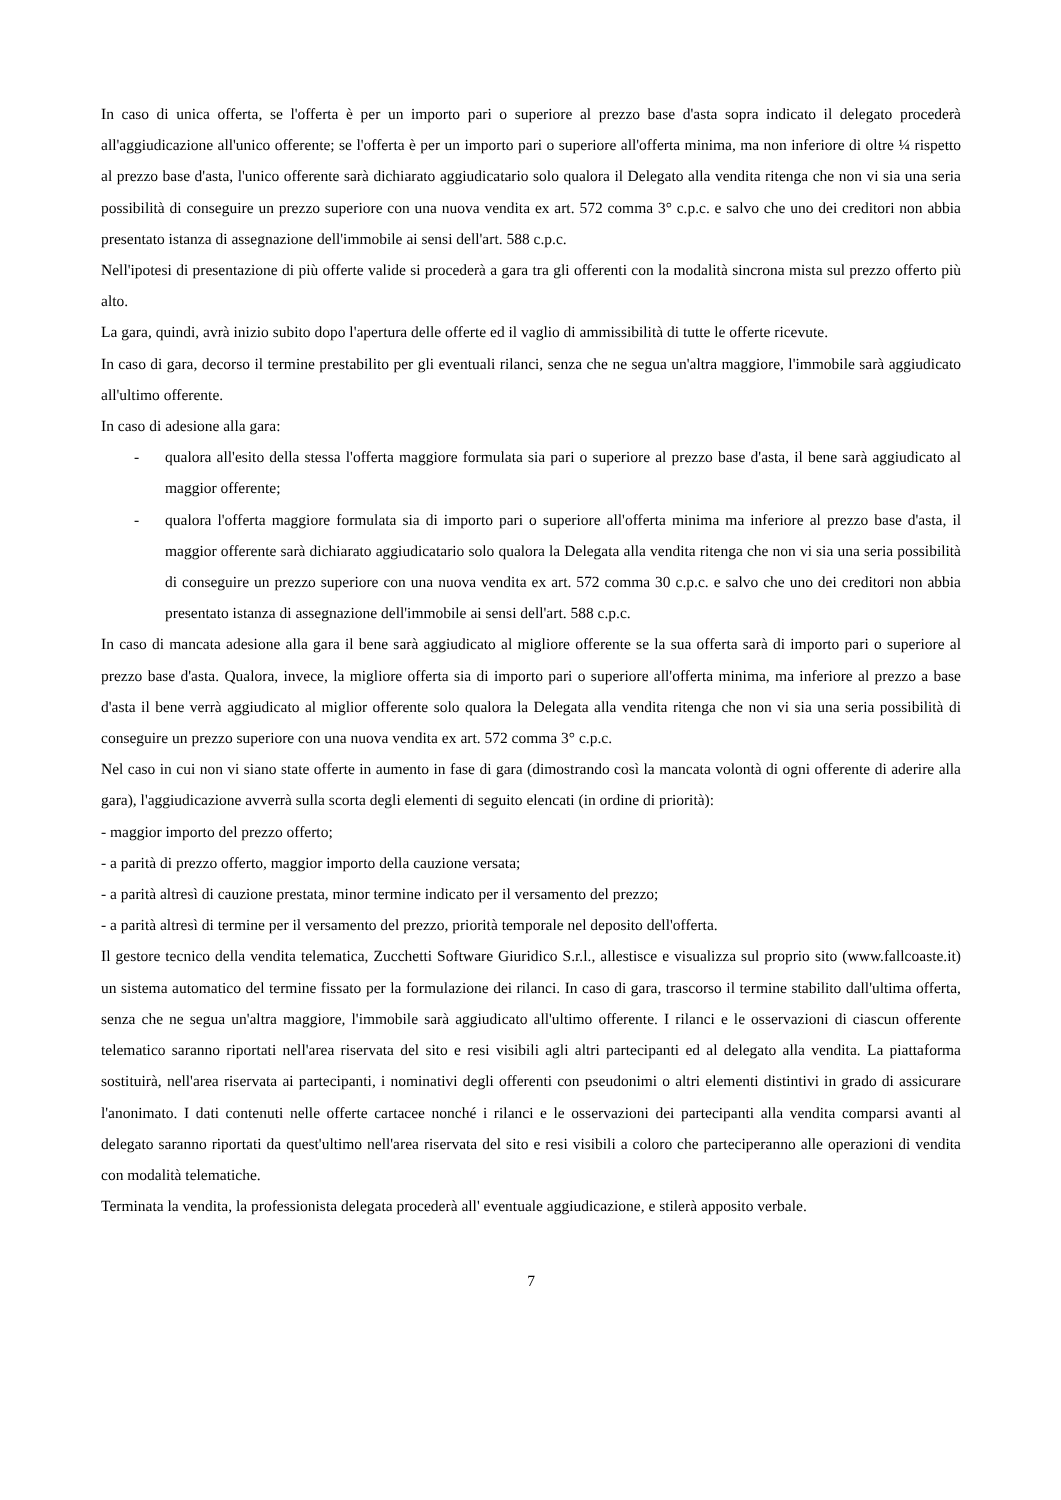In caso di unica offerta, se l'offerta è per un importo pari o superiore al prezzo base d'asta sopra indicato il delegato procederà all'aggiudicazione all'unico offerente; se l'offerta è per un importo pari o superiore all'offerta minima, ma non inferiore di oltre ¼ rispetto al prezzo base d'asta, l'unico offerente sarà dichiarato aggiudicatario solo qualora il Delegato alla vendita ritenga che non vi sia una seria possibilità di conseguire un prezzo superiore con una nuova vendita ex art. 572 comma 3° c.p.c. e salvo che uno dei creditori non abbia presentato istanza di assegnazione dell'immobile ai sensi dell'art. 588 c.p.c.
Nell'ipotesi di presentazione di più offerte valide si procederà a gara tra gli offerenti con la modalità sincrona mista sul prezzo offerto più alto.
La gara, quindi, avrà inizio subito dopo l'apertura delle offerte ed il vaglio di ammissibilità di tutte le offerte ricevute.
In caso di gara, decorso il termine prestabilito per gli eventuali rilanci, senza che ne segua un'altra maggiore, l'immobile sarà aggiudicato all'ultimo offerente.
In caso di adesione alla gara:
- qualora all'esito della stessa l'offerta maggiore formulata sia pari o superiore al prezzo base d'asta, il bene sarà aggiudicato al maggior offerente;
- qualora l'offerta maggiore formulata sia di importo pari o superiore all'offerta minima ma inferiore al prezzo base d'asta, il maggior offerente sarà dichiarato aggiudicatario solo qualora la Delegata alla vendita ritenga che non vi sia una seria possibilità di conseguire un prezzo superiore con una nuova vendita ex art. 572 comma 30 c.p.c. e salvo che uno dei creditori non abbia presentato istanza di assegnazione dell'immobile ai sensi dell'art. 588 c.p.c.
In caso di mancata adesione alla gara il bene sarà aggiudicato al migliore offerente se la sua offerta sarà di importo pari o superiore al prezzo base d'asta. Qualora, invece, la migliore offerta sia di importo pari o superiore all'offerta minima, ma inferiore al prezzo a base d'asta il bene verrà aggiudicato al miglior offerente solo qualora la Delegata alla vendita ritenga che non vi sia una seria possibilità di conseguire un prezzo superiore con una nuova vendita ex art. 572 comma 3° c.p.c.
Nel caso in cui non vi siano state offerte in aumento in fase di gara (dimostrando così la mancata volontà di ogni offerente di aderire alla gara), l'aggiudicazione avverrà sulla scorta degli elementi di seguito elencati (in ordine di priorità):
- maggior importo del prezzo offerto;
- a parità di prezzo offerto, maggior importo della cauzione versata;
- a parità altresì di cauzione prestata, minor termine indicato per il versamento del prezzo;
- a parità altresì di termine per il versamento del prezzo, priorità temporale nel deposito dell'offerta.
Il gestore tecnico della vendita telematica, Zucchetti Software Giuridico S.r.l., allestisce e visualizza sul proprio sito (www.fallcoaste.it) un sistema automatico del termine fissato per la formulazione dei rilanci. In caso di gara, trascorso il termine stabilito dall'ultima offerta, senza che ne segua un'altra maggiore, l'immobile sarà aggiudicato all'ultimo offerente. I rilanci e le osservazioni di ciascun offerente telematico saranno riportati nell'area riservata del sito e resi visibili agli altri partecipanti ed al delegato alla vendita. La piattaforma sostituirà, nell'area riservata ai partecipanti, i nominativi degli offerenti con pseudonimi o altri elementi distintivi in grado di assicurare l'anonimato. I dati contenuti nelle offerte cartacee nonché i rilanci e le osservazioni dei partecipanti alla vendita comparsi avanti al delegato saranno riportati da quest'ultimo nell'area riservata del sito e resi visibili a coloro che parteciperanno alle operazioni di vendita con modalità telematiche.
Terminata la vendita, la professionista delegata procederà all' eventuale aggiudicazione, e stilerà apposito verbale.
7